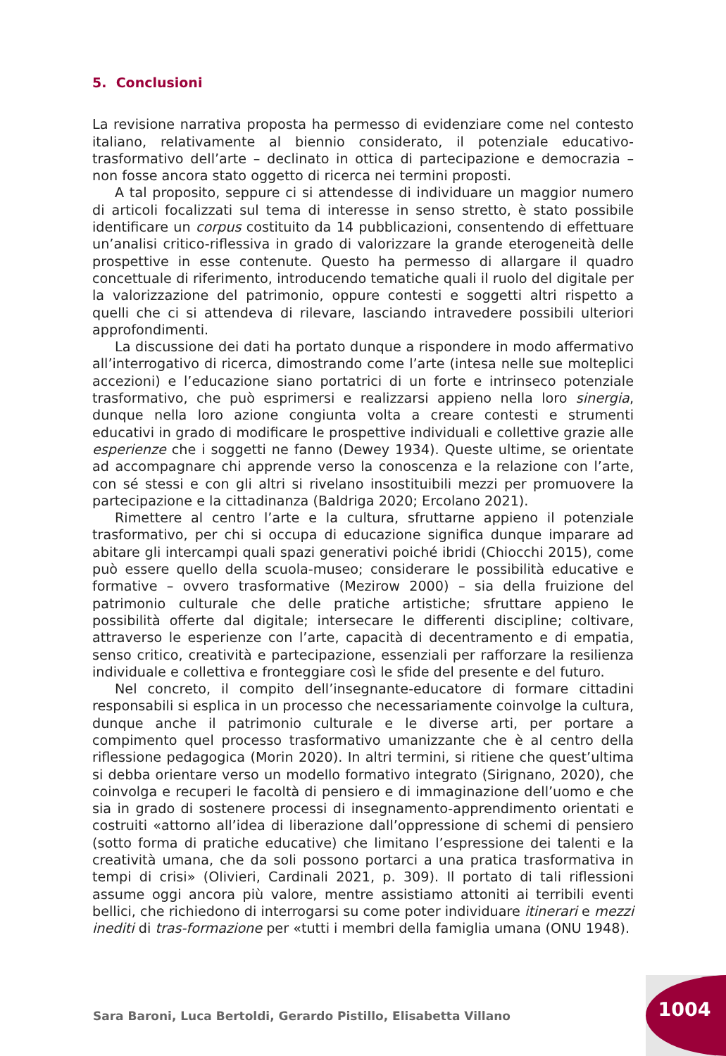5. Conclusioni
La revisione narrativa proposta ha permesso di evidenziare come nel contesto italiano, relativamente al biennio considerato, il potenziale educativo-trasformativo dell’arte – declinato in ottica di partecipazione e democrazia – non fosse ancora stato oggetto di ricerca nei termini proposti.
A tal proposito, seppure ci si attendesse di individuare un maggior numero di articoli focalizzati sul tema di interesse in senso stretto, è stato possibile identificare un corpus costituito da 14 pubblicazioni, consentendo di effettuare un’analisi critico-riflessiva in grado di valorizzare la grande eterogeneità delle prospettive in esse contenute. Questo ha permesso di allargare il quadro concettuale di riferimento, introducendo tematiche quali il ruolo del digitale per la valorizzazione del patrimonio, oppure contesti e soggetti altri rispetto a quelli che ci si attendeva di rilevare, lasciando intravedere possibili ulteriori approfondimenti.
La discussione dei dati ha portato dunque a rispondere in modo affermativo all’interrogativo di ricerca, dimostrando come l’arte (intesa nelle sue molteplici accezioni) e l’educazione siano portatrici di un forte e intrinseco potenziale trasformativo, che può esprimersi e realizzarsi appieno nella loro sinergia, dunque nella loro azione congiunta volta a creare contesti e strumenti educativi in grado di modificare le prospettive individuali e collettive grazie alle esperienze che i soggetti ne fanno (Dewey 1934). Queste ultime, se orientate ad accompagnare chi apprende verso la conoscenza e la relazione con l’arte, con sé stessi e con gli altri si rivelano insostituibili mezzi per promuovere la partecipazione e la cittadinanza (Baldriga 2020; Ercolano 2021).
Rimettere al centro l’arte e la cultura, sfruttarne appieno il potenziale trasformativo, per chi si occupa di educazione significa dunque imparare ad abitare gli intercampi quali spazi generativi poiché ibridi (Chiocchi 2015), come può essere quello della scuola-museo; considerare le possibilità educative e formative – ovvero trasformative (Mezirow 2000) – sia della fruizione del patrimonio culturale che delle pratiche artistiche; sfruttare appieno le possibilità offerte dal digitale; intersecare le differenti discipline; coltivare, attraverso le esperienze con l’arte, capacità di decentramento e di empatia, senso critico, creatività e partecipazione, essenziali per rafforzare la resilienza individuale e collettiva e fronteggiare così le sfide del presente e del futuro.
Nel concreto, il compito dell’insegnante-educatore di formare cittadini responsabili si esplica in un processo che necessariamente coinvolge la cultura, dunque anche il patrimonio culturale e le diverse arti, per portare a compimento quel processo trasformativo umanizzante che è al centro della riflessione pedagogica (Morin 2020). In altri termini, si ritiene che quest’ultima si debba orientare verso un modello formativo integrato (Sirignano, 2020), che coinvolga e recuperi le facoltà di pensiero e di immaginazione dell’uomo e che sia in grado di sostenere processi di insegnamento-apprendimento orientati e costruiti «attorno all’idea di liberazione dall’oppressione di schemi di pensiero (sotto forma di pratiche educative) che limitano l’espressione dei talenti e la creatività umana, che da soli possono portarci a una pratica trasformativa in tempi di crisi» (Olivieri, Cardinali 2021, p. 309). Il portato di tali riflessioni assume oggi ancora più valore, mentre assistiamo attoniti ai terribili eventi bellici, che richiedono di interrogarsi su come poter individuare itinerari e mezzi inediti di tras-formazione per «tutti i membri della famiglia umana (ONU 1948).
Sara Baroni, Luca Bertoldi, Gerardo Pistillo, Elisabetta Villano
1004